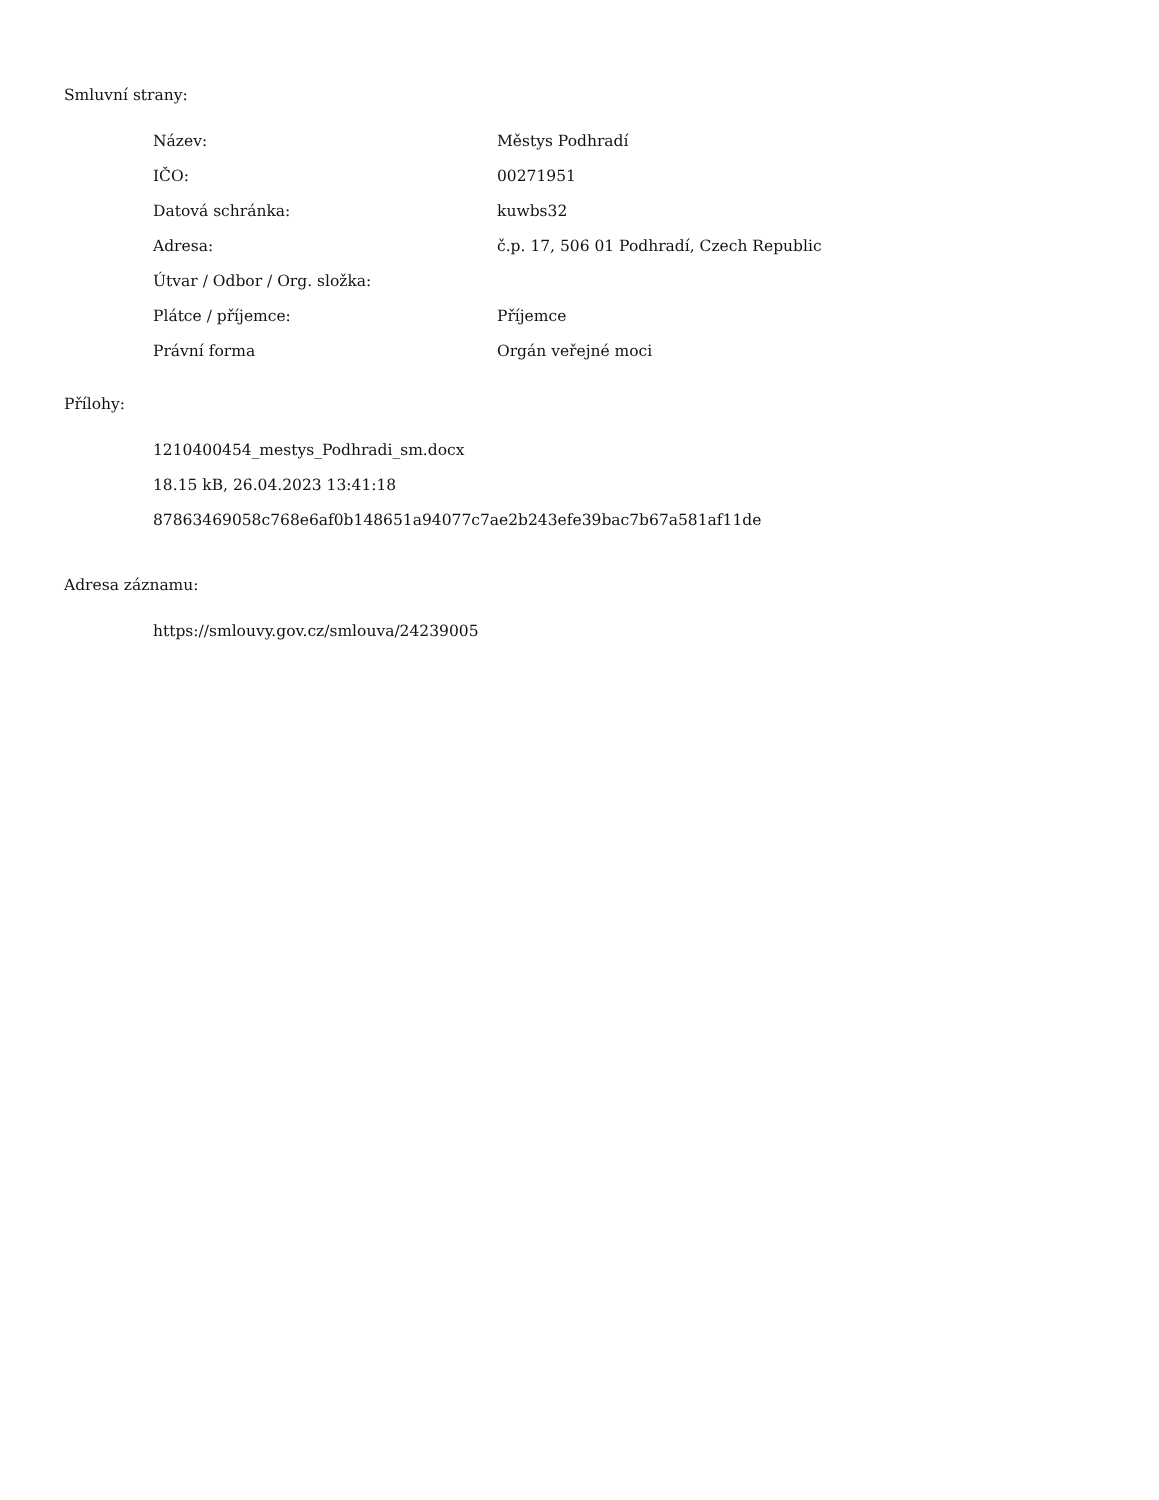Smluvní strany:
| Název: | Městys Podhradí |
| IČO: | 00271951 |
| Datová schránka: | kuwbs32 |
| Adresa: | č.p. 17, 506 01 Podhradí, Czech Republic |
| Útvar / Odbor / Org. složka: | |
| Plátce / příjemce: | Příjemce |
| Právní forma | Orgán veřejné moci |
Přílohy:
1210400454_mestys_Podhradi_sm.docx
18.15 kB, 26.04.2023 13:41:18
87863469058c768e6af0b148651a94077c7ae2b243efe39bac7b67a581af11de
Adresa záznamu:
https://smlouvy.gov.cz/smlouva/24239005